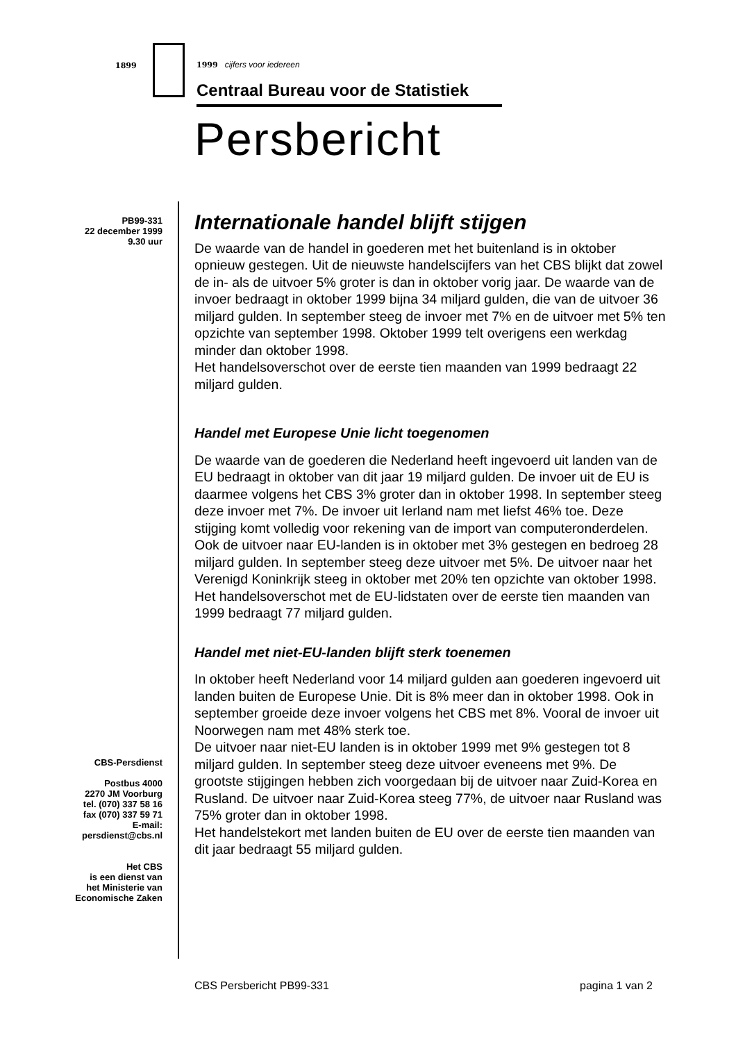1899 1999 cijfers voor iedereen
Centraal Bureau voor de Statistiek
Persbericht
PB99-331
22 december 1999
9.30 uur
CBS-Persdienst
Postbus 4000
2270 JM Voorburg
tel. (070) 337 58 16
fax (070) 337 59 71
E-mail:
persdienst@cbs.nl
Het CBS
is een dienst van
het Ministerie van
Economische Zaken
Internationale handel blijft stijgen
De waarde van de handel in goederen met het buitenland is in oktober opnieuw gestegen. Uit de nieuwste handelscijfers van het CBS blijkt dat zowel de in- als de uitvoer 5% groter is dan in oktober vorig jaar. De waarde van de invoer bedraagt in oktober 1999 bijna 34 miljard gulden, die van de uitvoer 36 miljard gulden. In september steeg de invoer met 7% en de uitvoer met 5% ten opzichte van september 1998. Oktober 1999 telt overigens een werkdag minder dan oktober 1998.
Het handelsoverschot over de eerste tien maanden van 1999 bedraagt 22 miljard gulden.
Handel met Europese Unie licht toegenomen
De waarde van de goederen die Nederland heeft ingevoerd uit landen van de EU bedraagt in oktober van dit jaar 19 miljard gulden. De invoer uit de EU is daarmee volgens het CBS 3% groter dan in oktober 1998. In september steeg deze invoer met 7%. De invoer uit Ierland nam met liefst 46% toe. Deze stijging komt volledig voor rekening van de import van computeronderdelen.
Ook de uitvoer naar EU-landen is in oktober met 3% gestegen en bedroeg 28 miljard gulden. In september steeg deze uitvoer met 5%. De uitvoer naar het Verenigd Koninkrijk steeg in oktober met 20% ten opzichte van oktober 1998.
Het handelsoverschot met de EU-lidstaten over de eerste tien maanden van 1999 bedraagt 77 miljard gulden.
Handel met niet-EU-landen blijft sterk toenemen
In oktober heeft Nederland voor 14 miljard gulden aan goederen ingevoerd uit landen buiten de Europese Unie. Dit is 8% meer dan in oktober 1998. Ook in september groeide deze invoer volgens het CBS met 8%. Vooral de invoer uit Noorwegen nam met 48% sterk toe.
De uitvoer naar niet-EU landen is in oktober 1999 met 9% gestegen tot 8 miljard gulden. In september steeg deze uitvoer eveneens met 9%. De grootste stijgingen hebben zich voorgedaan bij de uitvoer naar Zuid-Korea en Rusland. De uitvoer naar Zuid-Korea steeg 77%, de uitvoer naar Rusland was 75% groter dan in oktober 1998.
Het handelstekort met landen buiten de EU over de eerste tien maanden van dit jaar bedraagt 55 miljard gulden.
CBS Persbericht PB99-331 pagina 1 van 2